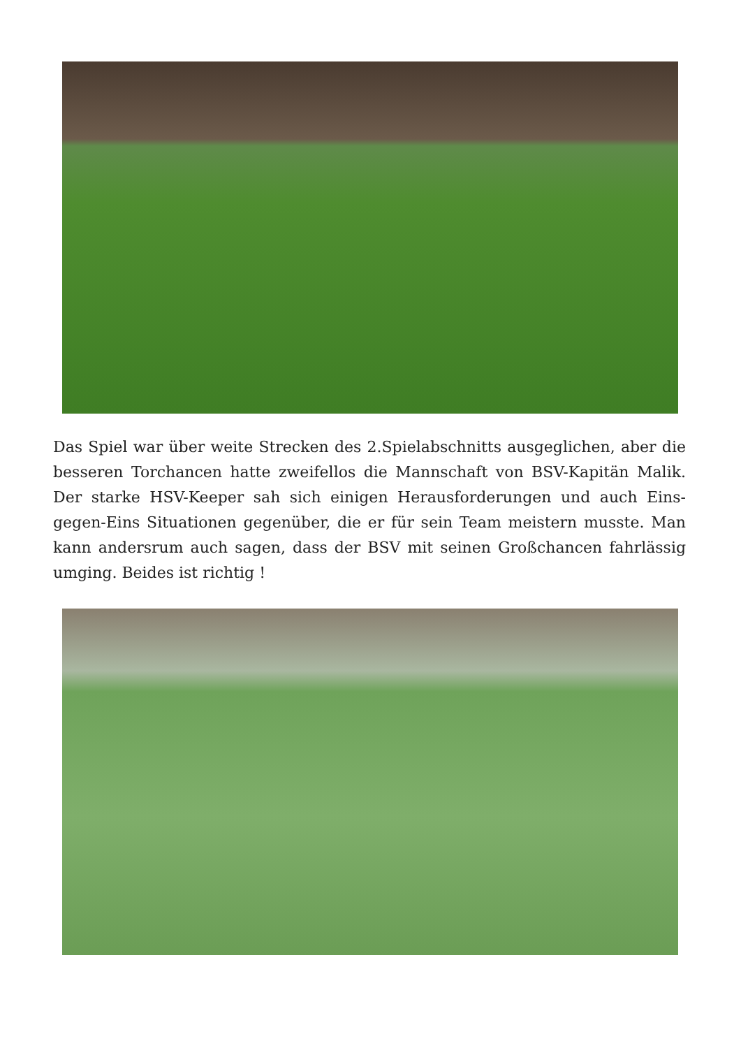Das Spiel war über weite Strecken des 2.Spielabschnitts ausgeglichen, aber die besseren Torchancen hatte zweifellos die Mannschaft von BSV-Kapitän Malik. Der starke HSV-Keeper sah sich einigen Herausforderungen und auch Eins-gegen-Eins Situationen gegenüber, die er für sein Team meistern musste. Man kann andersrum auch sagen, dass der BSV mit seinen Großchancen fahrlässig umging. Beides ist richtig !